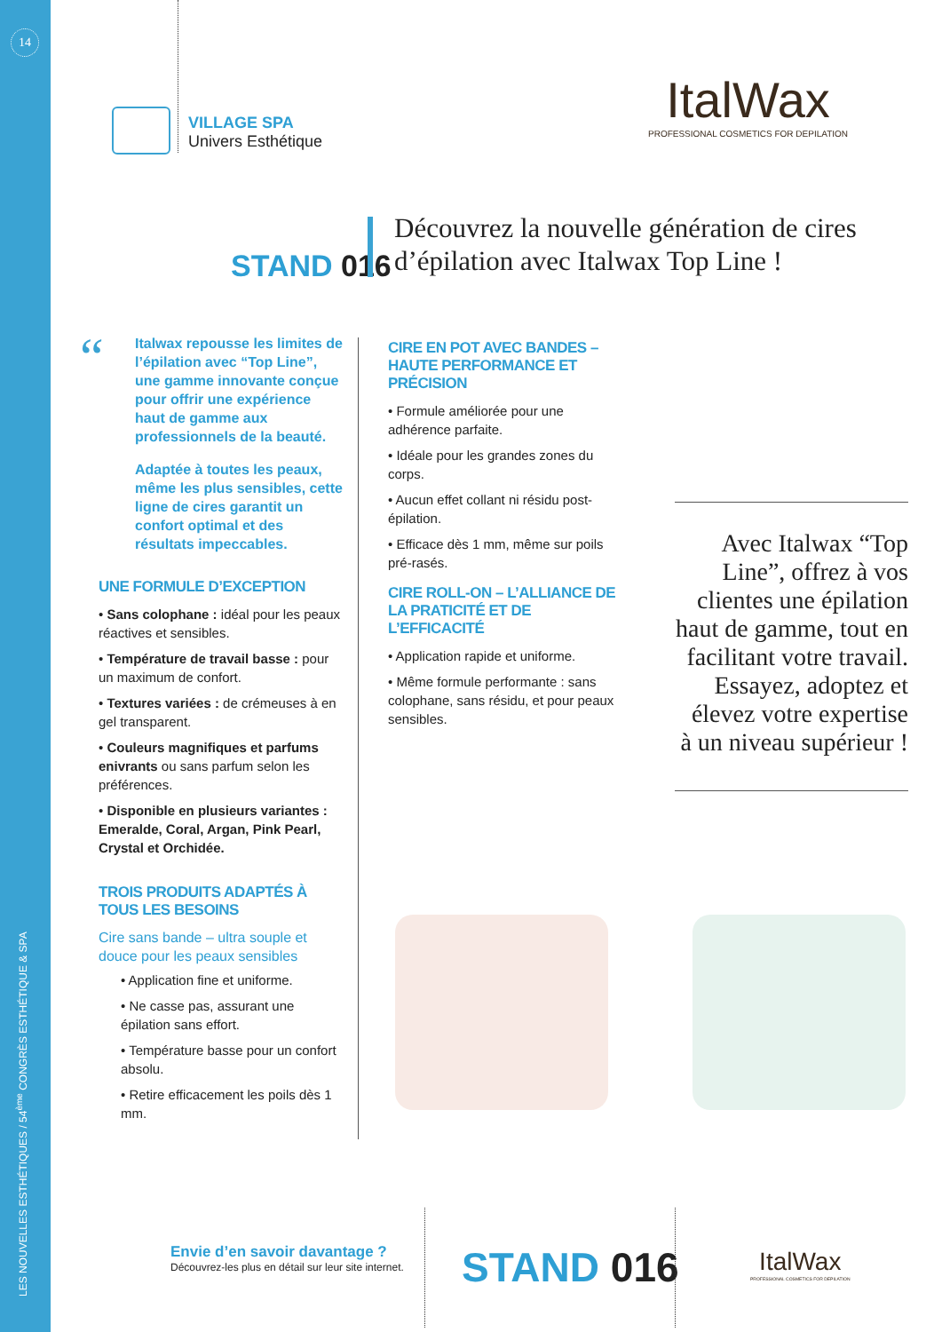14
LES NOUVELLES ESTHÉTIQUES / 54<sup>ème</sup> CONGRÈS ESTHÉTIQUE & SPA
VILLAGE SPA
Univers Esthétique
ItalWax
PROFESSIONAL COSMETICS FOR DEPILATION
STAND 016
Découvrez la nouvelle génération de cires d’épilation avec Italwax Top Line !
“
Italwax repousse les limites de l’épilation avec “Top Line”, une gamme innovante conçue pour offrir une expérience haut de gamme aux professionnels de la beauté.
Adaptée à toutes les peaux, même les plus sensibles, cette ligne de cires garantit un confort optimal et des résultats impeccables.
UNE FORMULE D’EXCEPTION
• Sans colophane : idéal pour les peaux réactives et sensibles.
• Température de travail basse : pour un maximum de confort.
• Textures variées : de crémeuses à en gel transparent.
• Couleurs magnifiques et parfums enivrants ou sans parfum selon les préférences.
• Disponible en plusieurs variantes : Emeralde, Coral, Argan, Pink Pearl, Crystal et Orchidée.
TROIS PRODUITS ADAPTÉS À TOUS LES BESOINS
Cire sans bande – ultra souple et douce pour les peaux sensibles
• Application fine et uniforme.
• Ne casse pas, assurant une épilation sans effort.
• Température basse pour un confort absolu.
• Retire efficacement les poils dès 1 mm.
CIRE EN POT AVEC BANDES – HAUTE PERFORMANCE ET PRÉCISION
• Formule améliorée pour une adhérence parfaite.
• Idéale pour les grandes zones du corps.
• Aucun effet collant ni résidu post-épilation.
• Efficace dès 1 mm, même sur poils pré-rasés.
CIRE ROLL-ON – L’ALLIANCE DE LA PRATICITÉ ET DE L’EFFICACITÉ
• Application rapide et uniforme.
• Même formule performante : sans colophane, sans résidu, et pour peaux sensibles.
Avec Italwax “Top Line”, offrez à vos clientes une épilation haut de gamme, tout en facilitant votre travail. Essayez, adoptez et élevez votre expertise à un niveau supérieur !
Envie d’en savoir davantage ?
Découvrez-les plus en détail sur leur site internet.
STAND 016
ItalWax
PROFESSIONAL COSMETICS FOR DEPILATION